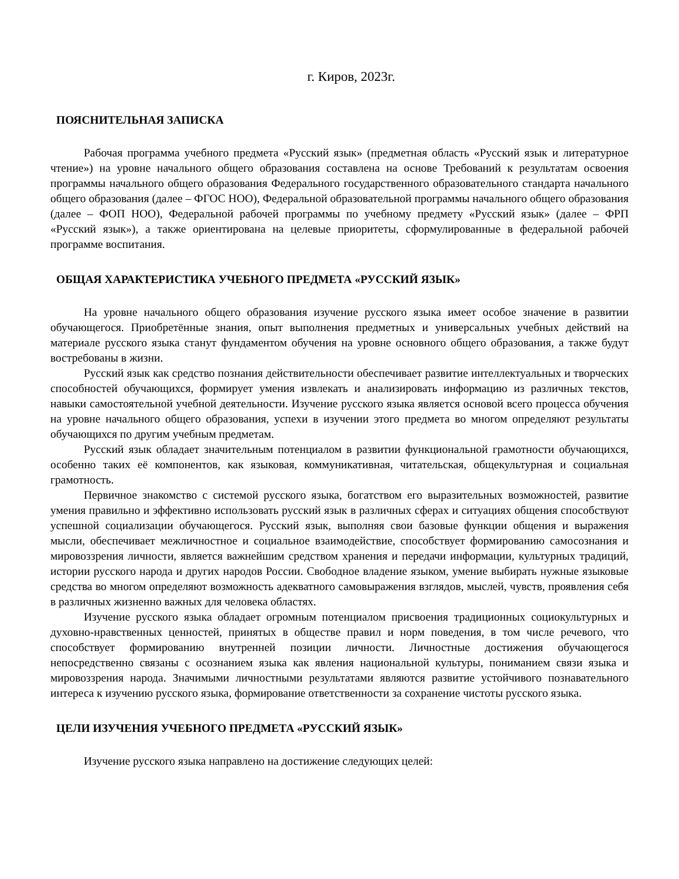г. Киров, 2023г.
ПОЯСНИТЕЛЬНАЯ ЗАПИСКА
Рабочая программа учебного предмета «Русский язык» (предметная область «Русский язык и литературное чтение») на уровне начального общего образования составлена на основе Требований к результатам освоения программы начального общего образования Федерального государственного образовательного стандарта начального общего образования (далее – ФГОС НОО), Федеральной образовательной программы начального общего образования (далее – ФОП НОО), Федеральной рабочей программы по учебному предмету «Русский язык» (далее – ФРП «Русский язык»), а также ориентирована на целевые приоритеты, сформулированные в федеральной рабочей программе воспитания.
ОБЩАЯ ХАРАКТЕРИСТИКА УЧЕБНОГО ПРЕДМЕТА «РУССКИЙ ЯЗЫК»
На уровне начального общего образования изучение русского языка имеет особое значение в развитии обучающегося. Приобретённые знания, опыт выполнения предметных и универсальных учебных действий на материале русского языка станут фундаментом обучения на уровне основного общего образования, а также будут востребованы в жизни.
Русский язык как средство познания действительности обеспечивает развитие интеллектуальных и творческих способностей обучающихся, формирует умения извлекать и анализировать информацию из различных текстов, навыки самостоятельной учебной деятельности. Изучение русского языка является основой всего процесса обучения на уровне начального общего образования, успехи в изучении этого предмета во многом определяют результаты обучающихся по другим учебным предметам.
Русский язык обладает значительным потенциалом в развитии функциональной грамотности обучающихся, особенно таких её компонентов, как языковая, коммуникативная, читательская, общекультурная и социальная грамотность.
Первичное знакомство с системой русского языка, богатством его выразительных возможностей, развитие умения правильно и эффективно использовать русский язык в различных сферах и ситуациях общения способствуют успешной социализации обучающегося. Русский язык, выполняя свои базовые функции общения и выражения мысли, обеспечивает межличностное и социальное взаимодействие, способствует формированию самосознания и мировоззрения личности, является важнейшим средством хранения и передачи информации, культурных традиций, истории русского народа и других народов России. Свободное владение языком, умение выбирать нужные языковые средства во многом определяют возможность адекватного самовыражения взглядов, мыслей, чувств, проявления себя в различных жизненно важных для человека областях.
Изучение русского языка обладает огромным потенциалом присвоения традиционных социокультурных и духовно-нравственных ценностей, принятых в обществе правил и норм поведения, в том числе речевого, что способствует формированию внутренней позиции личности. Личностные достижения обучающегося непосредственно связаны с осознанием языка как явления национальной культуры, пониманием связи языка и мировоззрения народа. Значимыми личностными результатами являются развитие устойчивого познавательного интереса к изучению русского языка, формирование ответственности за сохранение чистоты русского языка.
ЦЕЛИ ИЗУЧЕНИЯ УЧЕБНОГО ПРЕДМЕТА «РУССКИЙ ЯЗЫК»
Изучение русского языка направлено на достижение следующих целей: